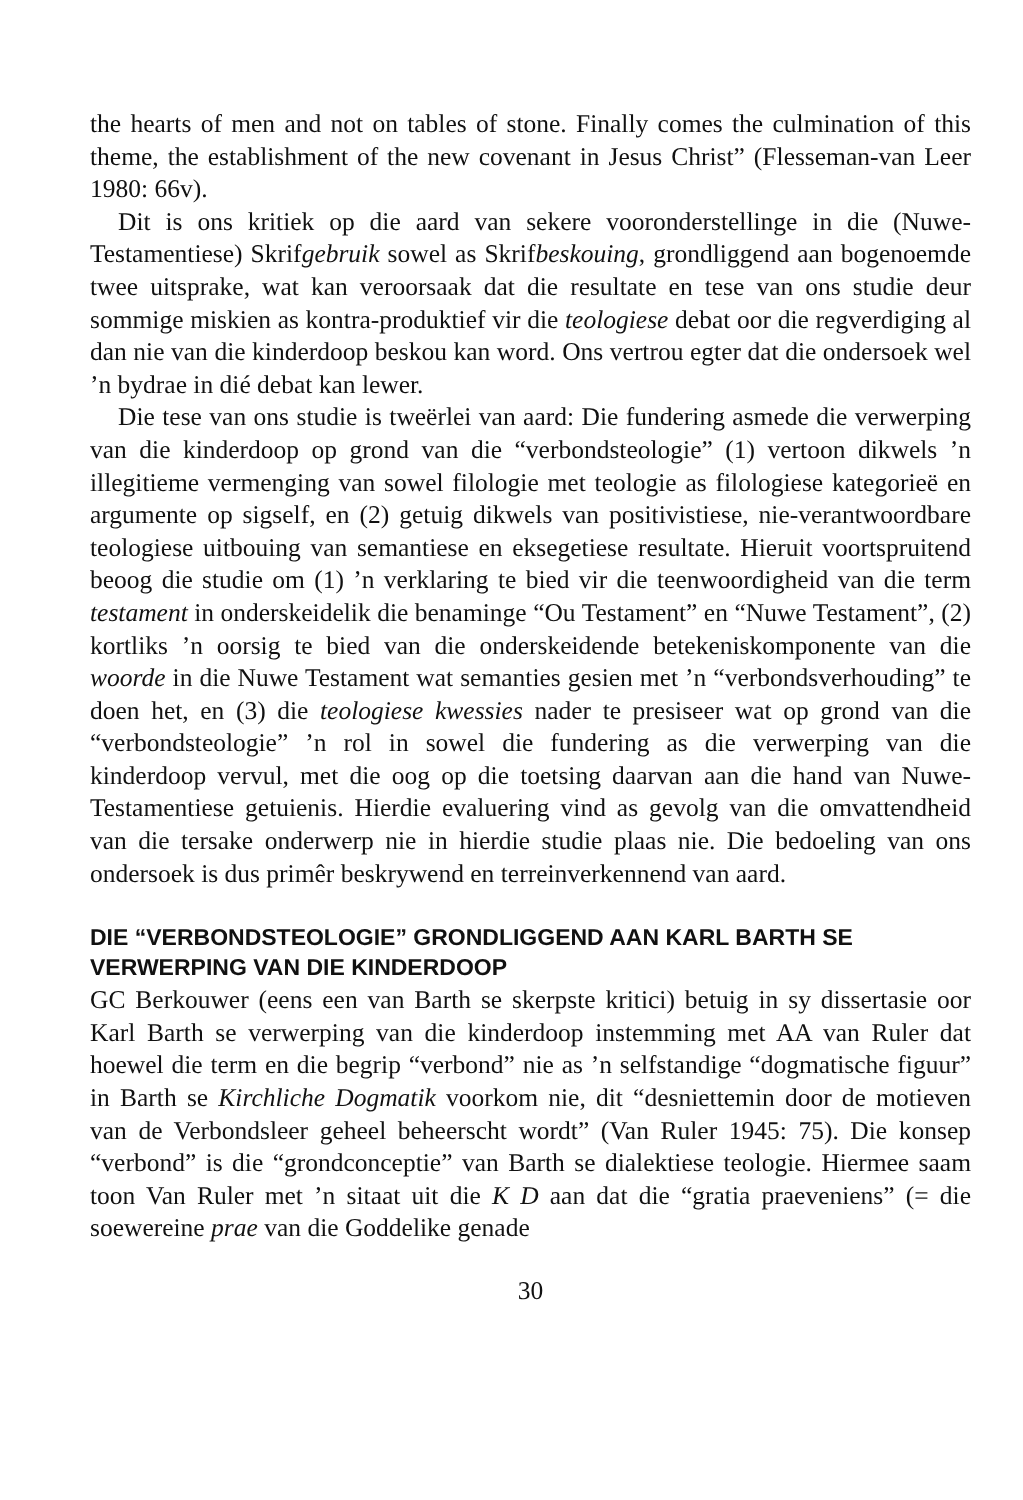the hearts of men and not on tables of stone. Finally comes the culmination of this theme, the establishment of the new covenant in Jesus Christ” (Flesseman-van Leer 1980: 66v).
Dit is ons kritiek op die aard van sekere vooronderstellinge in die (Nuwe-Testamentiese) Skrifgebruik sowel as Skrifbeskouing, grondliggend aan bogenoemde twee uitsprake, wat kan veroorsaak dat die resultate en tese van ons studie deur sommige miskien as kontra-produktief vir die teologiese debat oor die regverdiging al dan nie van die kinderdoop beskou kan word. Ons vertrou egter dat die ondersoek wel ’n bydrae in dié debat kan lewer.
Die tese van ons studie is tweërlei van aard: Die fundering asmede die verwerping van die kinderdoop op grond van die “verbondsteologie” (1) vertoon dikwels ’n illegitieme vermenging van sowel filologie met teologie as filologiese kategorieë en argumente op sigself, en (2) getuig dikwels van positivistiese, nie-verantwoordbare teologiese uitbouing van semantiese en eksegetiese resultate. Hieruit voortspruitend beoog die studie om (1) ’n verklaring te bied vir die teenwoordigheid van die term testament in onderskeidelik die benaminge “Ou Testament” en “Nuwe Testament”, (2) kortliks ’n oorsig te bied van die onderskeidende betekeniskomponente van die woorde in die Nuwe Testament wat semanties gesien met ’n “verbondsverhouding” te doen het, en (3) die teologiese kwessies nader te presiseer wat op grond van die “verbondsteologie” ’n rol in sowel die fundering as die verwerping van die kinderdoop vervul, met die oog op die toetsing daarvan aan die hand van Nuwe-Testamentiese getuienis. Hierdie evaluering vind as gevolg van die omvattendheid van die tersake onderwerp nie in hierdie studie plaas nie. Die bedoeling van ons ondersoek is dus primêr beskrywend en terreinverkennend van aard.
DIE “VERBONDSTEOLOGIE” GRONDLIGGEND AAN KARL BARTH SE VERWERPING VAN DIE KINDERDOOP
GC Berkouwer (eens een van Barth se skerpste kritici) betuig in sy dissertasie oor Karl Barth se verwerping van die kinderdoop instemming met AA van Ruler dat hoewel die term en die begrip “verbond” nie as ’n selfstandige “dogmatische figuur” in Barth se Kirchliche Dogmatik voorkom nie, dit “desniettemin door de motieven van de Verbondsleer geheel beheerscht wordt” (Van Ruler 1945: 75). Die konsep “verbond” is die “grondconceptie” van Barth se dialektiese teologie. Hiermee saam toon Van Ruler met ’n sitaat uit die K D aan dat die “gratia praeveniens” (= die soewereine prae van die Goddelike genade
30